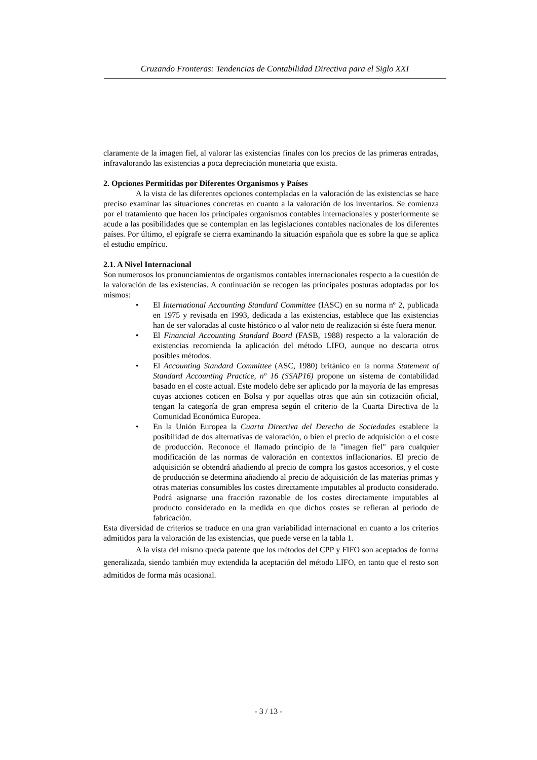Cruzando Fronteras: Tendencias de Contabilidad Directiva para el Siglo XXI
claramente de la imagen fiel, al valorar las existencias finales con los precios de las primeras entradas, infravalorando las existencias a poca depreciación monetaria que exista.
2. Opciones Permitidas por Diferentes Organismos y Países
A la vista de las diferentes opciones contempladas en la valoración de las existencias se hace preciso examinar las situaciones concretas en cuanto a la valoración de los inventarios. Se comienza por el tratamiento que hacen los principales organismos contables internacionales y posteriormente se acude a las posibilidades que se contemplan en las legislaciones contables nacionales de los diferentes países. Por último, el epígrafe se cierra examinando la situación española que es sobre la que se aplica el estudio empírico.
2.1. A Nivel Internacional
Son numerosos los pronunciamientos de organismos contables internacionales respecto a la cuestión de la valoración de las existencias. A continuación se recogen las principales posturas adoptadas por los mismos:
• El International Accounting Standard Committee (IASC) en su norma nº 2, publicada en 1975 y revisada en 1993, dedicada a las existencias, establece que las existencias han de ser valoradas al coste histórico o al valor neto de realización si éste fuera menor.
• El Financial Accounting Standard Board (FASB, 1988) respecto a la valoración de existencias recomienda la aplicación del método LIFO, aunque no descarta otros posibles métodos.
• El Accounting Standard Committee (ASC, 1980) británico en la norma Statement of Standard Accounting Practice, nº 16 (SSAP16) propone un sistema de contabilidad basado en el coste actual. Este modelo debe ser aplicado por la mayoría de las empresas cuyas acciones coticen en Bolsa y por aquellas otras que aún sin cotización oficial, tengan la categoría de gran empresa según el criterio de la Cuarta Directiva de la Comunidad Económica Europea.
• En la Unión Europea la Cuarta Directiva del Derecho de Sociedades establece la posibilidad de dos alternativas de valoración, o bien el precio de adquisición o el coste de producción. Reconoce el llamado principio de la "imagen fiel" para cualquier modificación de las normas de valoración en contextos inflacionarios. El precio de adquisición se obtendrá añadiendo al precio de compra los gastos accesorios, y el coste de producción se determina añadiendo al precio de adquisición de las materias primas y otras materias consumibles los costes directamente imputables al producto considerado. Podrá asignarse una fracción razonable de los costes directamente imputables al producto considerado en la medida en que dichos costes se refieran al periodo de fabricación.
Esta diversidad de criterios se traduce en una gran variabilidad internacional en cuanto a los criterios admitidos para la valoración de las existencias, que puede verse en la tabla 1.
A la vista del mismo queda patente que los métodos del CPP y FIFO son aceptados de forma generalizada, siendo también muy extendida la aceptación del método LIFO, en tanto que el resto son admitidos de forma más ocasional.
- 3 / 13 -